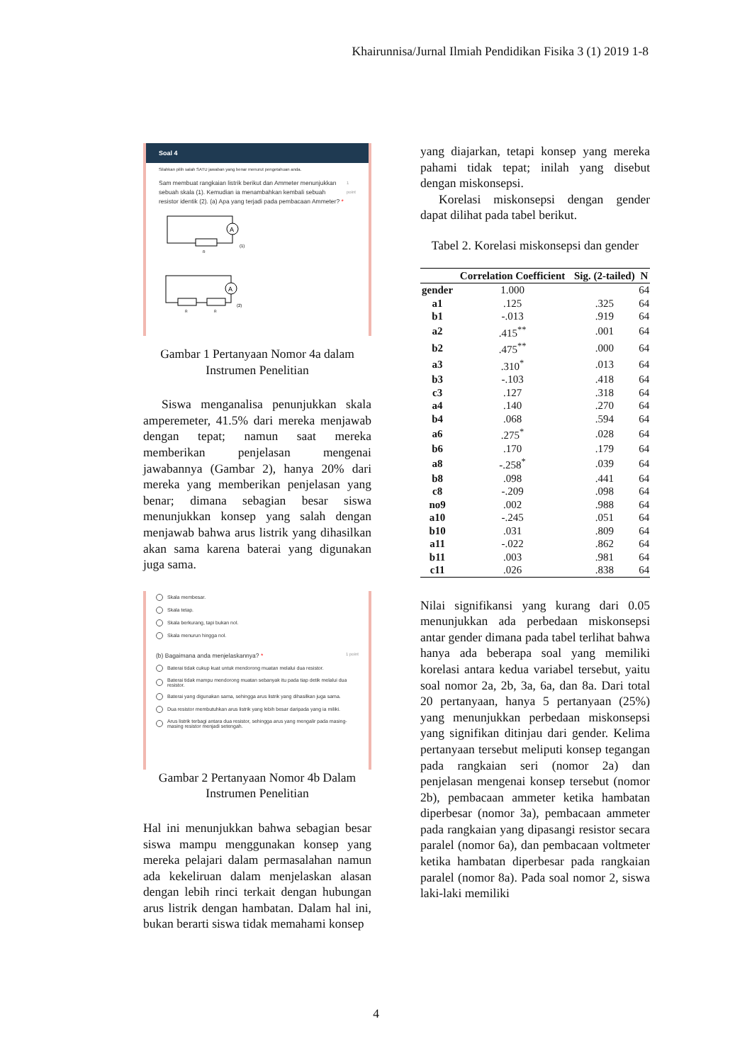Khairunnisa/Jurnal Ilmiah Pendidikan Fisika 3 (1) 2019 1-8
Soal 4
Silahkan pilih salah SATU jawaban yang benar menurut pengetahuan anda.
Sam membuat rangkaian listrik berikut dan Ammeter menunjukkan sebuah skala (1). Kemudian ia menambahkan kembali sebuah resistor identik (2). (a) Apa yang terjadi pada pembacaan Ammeter? * 1 point
A
A
(1)
(2)
R
R
R
Gambar 1 Pertanyaan Nomor 4a dalam Instrumen Penelitian
Siswa menganalisa penunjukkan skala amperemeter, 41.5% dari mereka menjawab dengan tepat; namun saat mereka memberikan penjelasan mengenai jawabannya (Gambar 2), hanya 20% dari mereka yang memberikan penjelasan yang benar; dimana sebagian besar siswa menunjukkan konsep yang salah dengan menjawab bahwa arus listrik yang dihasilkan akan sama karena baterai yang digunakan juga sama.
Skala membesar.
Skala tetap.
Skala berkurang, tapi bukan nol.
Skala menurun hingga nol.
(b) Bagaimana anda menjelaskannya? * 1 point
Baterai tidak cukup kuat untuk mendorong muatan melalui dua resistor.
Baterai tidak mampu mendorong muatan sebanyak itu pada tiap detik melalui dua resistor.
Baterai yang digunakan sama, sehingga arus listrik yang dihasilkan juga sama.
Dua resistor membutuhkan arus listrik yang lebih besar daripada yang ia miliki.
Arus listrik terbagi antara dua resistor, sehingga arus yang mengalir pada masing-masing resistor menjadi setengah.
Gambar 2 Pertanyaan Nomor 4b Dalam Instrumen Penelitian
Hal ini menunjukkan bahwa sebagian besar siswa mampu menggunakan konsep yang mereka pelajari dalam permasalahan namun ada kekeliruan dalam menjelaskan alasan dengan lebih rinci terkait dengan hubungan arus listrik dengan hambatan. Dalam hal ini, bukan berarti siswa tidak memahami konsep
yang diajarkan, tetapi konsep yang mereka pahami tidak tepat; inilah yang disebut dengan miskonsepsi.
Korelasi miskonsepsi dengan gender dapat dilihat pada tabel berikut.
Tabel 2. Korelasi miskonsepsi dan gender
| | Correlation Coefficient | Sig. (2-tailed) | N |
| --- | --- | --- | --- |
| gender | 1.000 | | 64 |
| a1 | .125 | .325 | 64 |
| b1 | -.013 | .919 | 64 |
| a2 | .415<sup>**</sup> | .001 | 64 |
| b2 | .475<sup>**</sup> | .000 | 64 |
| a3 | .310<sup>*</sup> | .013 | 64 |
| b3 | -.103 | .418 | 64 |
| c3 | .127 | .318 | 64 |
| a4 | .140 | .270 | 64 |
| b4 | .068 | .594 | 64 |
| a6 | .275<sup>*</sup> | .028 | 64 |
| b6 | .170 | .179 | 64 |
| a8 | -.258<sup>*</sup> | .039 | 64 |
| b8 | .098 | .441 | 64 |
| c8 | -.209 | .098 | 64 |
| no9 | .002 | .988 | 64 |
| a10 | -.245 | .051 | 64 |
| b10 | .031 | .809 | 64 |
| a11 | -.022 | .862 | 64 |
| b11 | .003 | .981 | 64 |
| c11 | .026 | .838 | 64 |
Nilai signifikansi yang kurang dari 0.05 menunjukkan ada perbedaan miskonsepsi antar gender dimana pada tabel terlihat bahwa hanya ada beberapa soal yang memiliki korelasi antara kedua variabel tersebut, yaitu soal nomor 2a, 2b, 3a, 6a, dan 8a. Dari total 20 pertanyaan, hanya 5 pertanyaan (25%) yang menunjukkan perbedaan miskonsepsi yang signifikan ditinjau dari gender. Kelima pertanyaan tersebut meliputi konsep tegangan pada rangkaian seri (nomor 2a) dan penjelasan mengenai konsep tersebut (nomor 2b), pembacaan ammeter ketika hambatan diperbesar (nomor 3a), pembacaan ammeter pada rangkaian yang dipasangi resistor secara paralel (nomor 6a), dan pembacaan voltmeter ketika hambatan diperbesar pada rangkaian paralel (nomor 8a). Pada soal nomor 2, siswa laki-laki memiliki
4